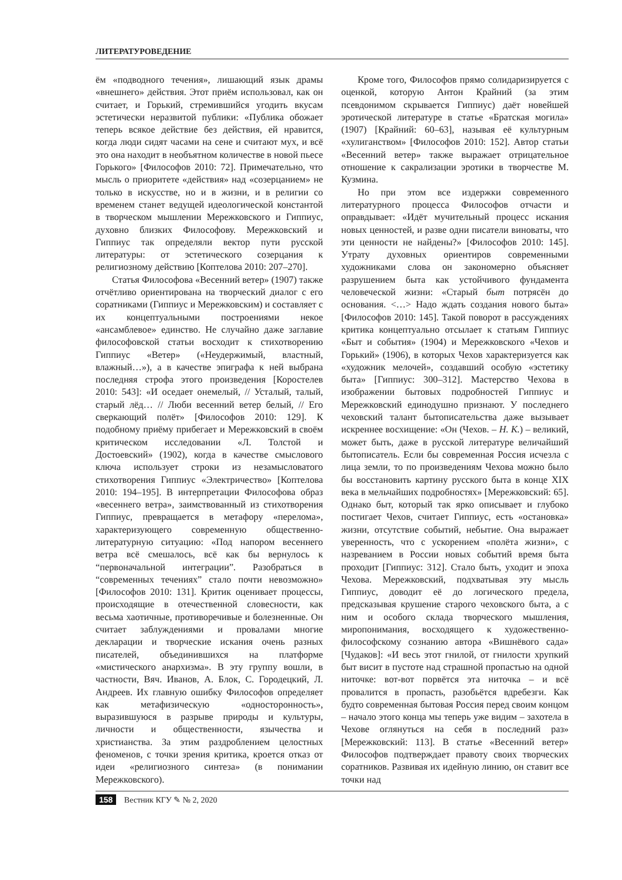ЛИТЕРАТУРОВЕДЕНИЕ
ём «подводного течения», лишающий язык драмы «внешнего» действия. Этот приём использовал, как он считает, и Горький, стремившийся угодить вкусам эстетически неразвитой публики: «Публика обожает теперь всякое действие без действия, ей нравится, когда люди сидят часами на сене и считают мух, и всё это она находит в необъятном количестве в новой пьесе Горького» [Философов 2010: 72]. Примечательно, что мысль о приоритете «действия» над «созерцанием» не только в искусстве, но и в жизни, и в религии со временем станет ведущей идеологической константой в творческом мышлении Мережковского и Гиппиус, духовно близких Философову. Мережковский и Гиппиус так определяли вектор пути русской литературы: от эстетического созерцания к религиозному действию [Коптелова 2010: 207–270].
Статья Философова «Весенний ветер» (1907) также отчётливо ориентирована на творческий диалог с его соратниками (Гиппиус и Мережковским) и составляет с их концептуальными построениями некое «ансамблевое» единство. Не случайно даже заглавие философовской статьи восходит к стихотворению Гиппиус «Ветер» («Неудержимый, властный, влажный…»), а в качестве эпиграфа к ней выбрана последняя строфа этого произведения [Коростелев 2010: 543]: «И оседает онемелый, // Усталый, талый, старый лёд… // Люби весенний ветер белый, // Его сверкающий полёт» [Философов 2010: 129]. К подобному приёму прибегает и Мережковский в своём критическом исследовании «Л. Толстой и Достоевский» (1902), когда в качестве смыслового ключа использует строки из незамысловатого стихотворения Гиппиус «Электричество» [Коптелова 2010: 194–195]. В интерпретации Философова образ «весеннего ветра», заимствованный из стихотворения Гиппиус, превращается в метафору «перелома», характеризующего современную общественно-литературную ситуацию: «Под напором весеннего ветра всё смешалось, всё как бы вернулось к “первоначальной интеграции”. Разобраться в “современных течениях” стало почти невозможно» [Философов 2010: 131]. Критик оценивает процессы, происходящие в отечественной словесности, как весьма хаотичные, противоречивые и болезненные. Он считает заблуждениями и провалами многие декларации и творческие искания очень разных писателей, объединившихся на платформе «мистического анархизма». В эту группу вошли, в частности, Вяч. Иванов, А. Блок, С. Городецкий, Л. Андреев. Их главную ошибку Философов определяет как метафизическую «односторонность», выразившуюся в разрыве природы и культуры, личности и общественности, язычества и христианства. За этим раздроблением целостных феноменов, с точки зрения критика, кроется отказ от идеи «религиозного синтеза» (в понимании Мережковского).
Кроме того, Философов прямо солидаризируется с оценкой, которую Антон Крайний (за этим псевдонимом скрывается Гиппиус) даёт новейшей эротической литературе в статье «Братская могила» (1907) [Крайний: 60–63], называя её культурным «хулиганством» [Философов 2010: 152]. Автор статьи «Весенний ветер» также выражает отрицательное отношение к сакрализации эротики в творчестве М. Кузмина.
Но при этом все издержки современного литературного процесса Философов отчасти и оправдывает: «Идёт мучительный процесс искания новых ценностей, и разве одни писатели виноваты, что эти ценности не найдены?» [Философов 2010: 145]. Утрату духовных ориентиров современными художниками слова он закономерно объясняет разрушением быта как устойчивого фундамента человеческой жизни: «Старый быт потрясён до основания. <…> Надо ждать создания нового быта» [Философов 2010: 145]. Такой поворот в рассуждениях критика концептуально отсылает к статьям Гиппиус «Быт и события» (1904) и Мережковского «Чехов и Горький» (1906), в которых Чехов характеризуется как «художник мелочей», создавший особую «эстетику быта» [Гиппиус: 300–312]. Мастерство Чехова в изображении бытовых подробностей Гиппиус и Мережковский единодушно признают. У последнего чеховский талант бытописательства даже вызывает искреннее восхищение: «Он (Чехов. – Н. К.) – великий, может быть, даже в русской литературе величайший бытописатель. Если бы современная Россия исчезла с лица земли, то по произведениям Чехова можно было бы восстановить картину русского быта в конце XIX века в мельчайших подробностях» [Мережковский: 65]. Однако быт, который так ярко описывает и глубоко постигает Чехов, считает Гиппиус, есть «остановка» жизни, отсутствие событий, небытие. Она выражает уверенность, что с ускорением «полёта жизни», с назреванием в России новых событий время быта проходит [Гиппиус: 312]. Стало быть, уходит и эпоха Чехова. Мережковский, подхватывая эту мысль Гиппиус, доводит её до логического предела, предсказывая крушение старого чеховского быта, а с ним и особого склада творческого мышления, миропонимания, восходящего к художественно-философскому сознанию автора «Вишнёвого сада» [Чудаков]: «И весь этот гнилой, от гнилости хрупкий быт висит в пустоте над страшной пропастью на одной ниточке: вот-вот порвётся эта ниточка – и всё провалится в пропасть, разобьётся вдребезги. Как будто современная бытовая Россия перед своим концом – начало этого конца мы теперь уже видим – захотела в Чехове оглянуться на себя в последний раз» [Мережковский: 113]. В статье «Весенний ветер» Философов подтверждает правоту своих творческих соратников. Развивая их идейную линию, он ставит все точки над
158 Вестник КГУ ✎ № 2, 2020